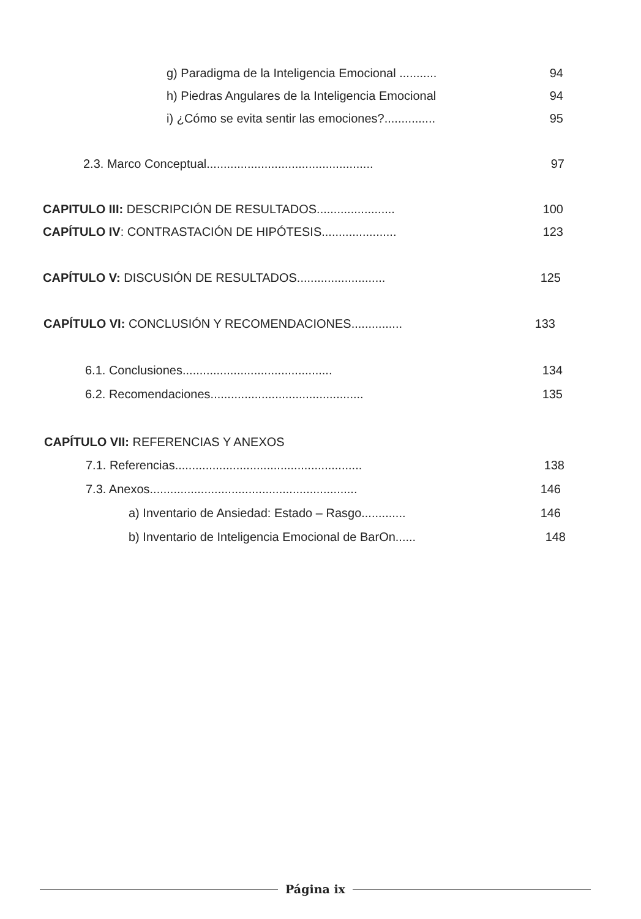g) Paradigma de la Inteligencia Emocional ...........
94
h) Piedras Angulares de la Inteligencia Emocional
94
i) ¿Cómo se evita sentir las emociones?...............
95
2.3. Marco Conceptual.................................................
97
CAPITULO III: DESCRIPCIÓN DE RESULTADOS.......................
100
CAPÍTULO IV: CONTRASTACIÓN DE HIPÓTESIS......................
123
CAPÍTULO V: DISCUSIÓN DE RESULTADOS..........................
125
CAPÍTULO VI: CONCLUSIÓN Y RECOMENDACIONES...............
133
6.1. Conclusiones............................................
134
6.2. Recomendaciones.............................................
135
CAPÍTULO VII: REFERENCIAS Y ANEXOS
7.1. Referencias.......................................................
138
7.3. Anexos.............................................................
146
a) Inventario de Ansiedad: Estado – Rasgo.............
146
b) Inventario de Inteligencia Emocional de BarOn......
148
Página ix